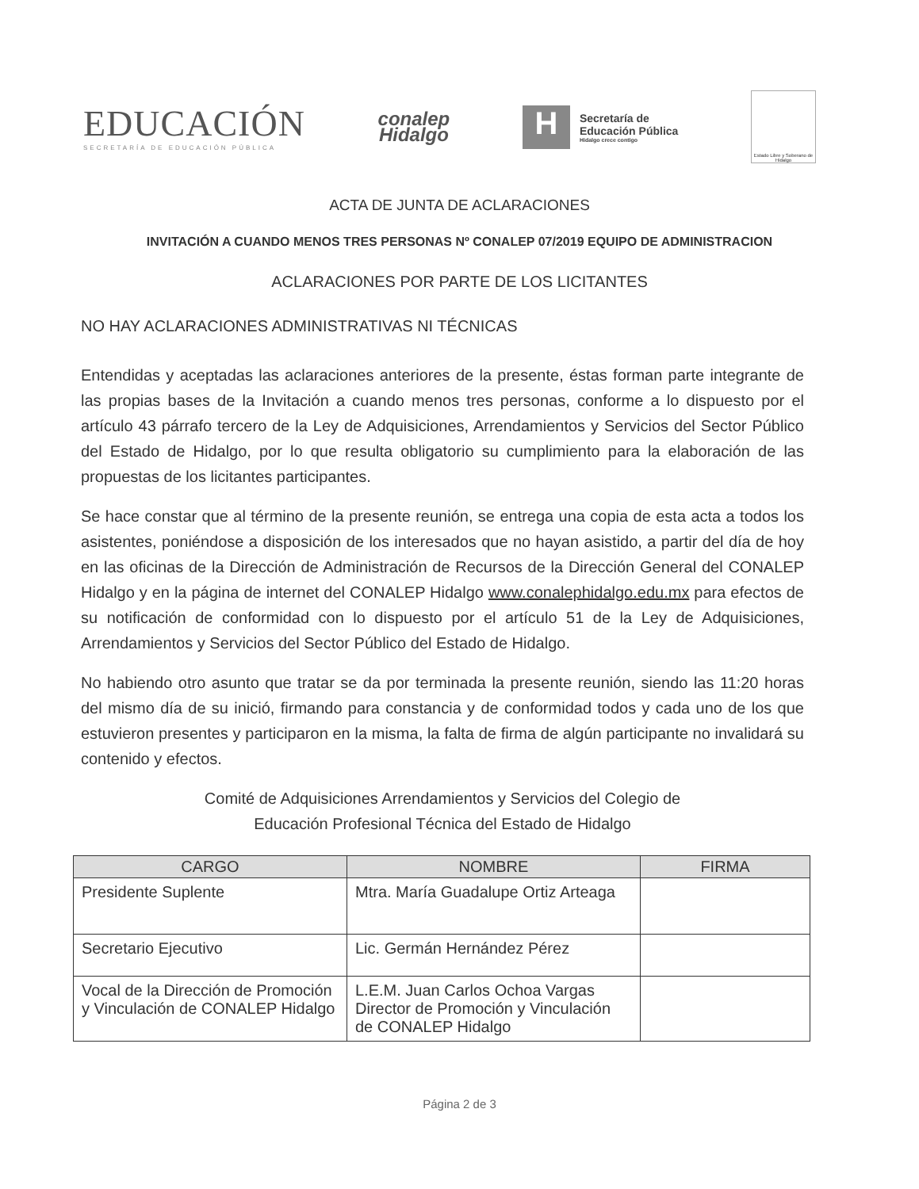EDUCACIÓN
SECRETARÍA DE EDUCACIÓN PÚBLICA
conalep
Hidalgo
H
Secretaría de
Educación Pública
Hidalgo crece contigo
Estado Libre y Soberano de Hidalgo
ACTA DE JUNTA DE ACLARACIONES
INVITACIÓN A CUANDO MENOS TRES PERSONAS Nº CONALEP 07/2019 EQUIPO DE ADMINISTRACION
ACLARACIONES POR PARTE DE LOS LICITANTES
NO HAY ACLARACIONES ADMINISTRATIVAS NI TÉCNICAS
Entendidas y aceptadas las aclaraciones anteriores de la presente, éstas forman parte integrante de las propias bases de la Invitación a cuando menos tres personas, conforme a lo dispuesto por el artículo 43 párrafo tercero de la Ley de Adquisiciones, Arrendamientos y Servicios del Sector Público del Estado de Hidalgo, por lo que resulta obligatorio su cumplimiento para la elaboración de las propuestas de los licitantes participantes.
Se hace constar que al término de la presente reunión, se entrega una copia de esta acta a todos los asistentes, poniéndose a disposición de los interesados que no hayan asistido, a partir del día de hoy en las oficinas de la Dirección de Administración de Recursos de la Dirección General del CONALEP Hidalgo y en la página de internet del CONALEP Hidalgo www.conalephidalgo.edu.mx para efectos de su notificación de conformidad con lo dispuesto por el artículo 51 de la Ley de Adquisiciones, Arrendamientos y Servicios del Sector Público del Estado de Hidalgo.
No habiendo otro asunto que tratar se da por terminada la presente reunión, siendo las 11:20 horas del mismo día de su inició, firmando para constancia y de conformidad todos y cada uno de los que estuvieron presentes y participaron en la misma, la falta de firma de algún participante no invalidará su contenido y efectos.
Comité de Adquisiciones Arrendamientos y Servicios del Colegio de
Educación Profesional Técnica del Estado de Hidalgo
| CARGO | NOMBRE | FIRMA |
| --- | --- | --- |
| Presidente Suplente | Mtra. María Guadalupe Ortiz Arteaga | |
| Secretario Ejecutivo | Lic. Germán Hernández Pérez | |
| Vocal de la Dirección de Promoción y Vinculación de CONALEP Hidalgo | L.E.M. Juan Carlos Ochoa Vargas Director de Promoción y Vinculación de CONALEP Hidalgo | |
Página 2 de 3